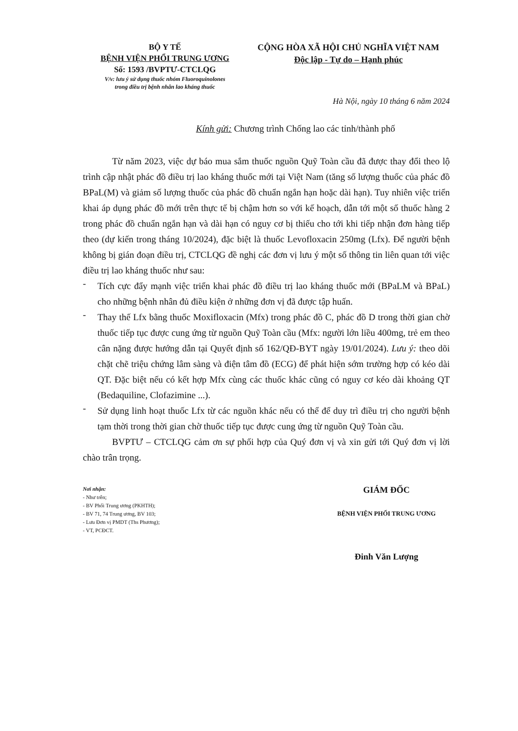BỘ Y TẾ
BỆNH VIỆN PHỔI TRUNG ƯƠNG
Số: 1593 /BVPTƯ-CTCLQG
V/v: lưu ý sử dụng thuốc nhóm Fluoroquinolones
trong điều trị bệnh nhân lao kháng thuốc
CỘNG HÒA XÃ HỘI CHỦ NGHĨA VIỆT NAM
Độc lập - Tự do – Hạnh phúc
Hà Nội, ngày 10 tháng 6 năm 2024
Kính gửi: Chương trình Chống lao các tỉnh/thành phố
Từ năm 2023, việc dự báo mua sắm thuốc nguồn Quỹ Toàn cầu đã được thay đổi theo lộ trình cập nhật phác đồ điều trị lao kháng thuốc mới tại Việt Nam (tăng số lượng thuốc của phác đồ BPaL(M) và giảm số lượng thuốc của phác đồ chuẩn ngắn hạn hoặc dài hạn). Tuy nhiên việc triển khai áp dụng phác đồ mới trên thực tế bị chậm hơn so với kế hoạch, dẫn tới một số thuốc hàng 2 trong phác đồ chuẩn ngắn hạn và dài hạn có nguy cơ bị thiếu cho tới khi tiếp nhận đơn hàng tiếp theo (dự kiến trong tháng 10/2024), đặc biệt là thuốc Levofloxacin 250mg (Lfx). Để người bệnh không bị gián đoạn điều trị, CTCLQG đề nghị các đơn vị lưu ý một số thông tin liên quan tới việc điều trị lao kháng thuốc như sau:
-
Tích cực đẩy mạnh việc triển khai phác đồ điều trị lao kháng thuốc mới (BPaLM và BPaL) cho những bệnh nhân đủ điều kiện ở những đơn vị đã được tập huấn.
-
Thay thế Lfx bằng thuốc Moxifloxacin (Mfx) trong phác đồ C, phác đồ D trong thời gian chờ thuốc tiếp tục được cung ứng từ nguồn Quỹ Toàn cầu (Mfx: người lớn liều 400mg, trẻ em theo cân nặng được hướng dẫn tại Quyết định số 162/QĐ-BYT ngày 19/01/2024). Lưu ý: theo dõi chặt chẽ triệu chứng lâm sàng và điện tâm đồ (ECG) để phát hiện sớm trường hợp có kéo dài QT. Đặc biệt nếu có kết hợp Mfx cùng các thuốc khác cũng có nguy cơ kéo dài khoảng QT (Bedaquiline, Clofazimine ...).
-
Sử dụng linh hoạt thuốc Lfx từ các nguồn khác nếu có thể để duy trì điều trị cho người bệnh tạm thời trong thời gian chờ thuốc tiếp tục được cung ứng từ nguồn Quỹ Toàn cầu.
BVPTƯ – CTCLQG cảm ơn sự phối hợp của Quý đơn vị và xin gửi tới Quý đơn vị lời chào trân trọng.
Nơi nhận:
- Như trên;
- BV Phổi Trung ương (PKHTH);
- BV 71, 74 Trung ương, BV 103;
- Lưu Đơn vị PMDT (Ths Phương);
- VT, PCĐCT.
GIÁM ĐỐC
BỆNH VIỆN PHỔI TRUNG ƯƠNG
Đinh Văn Lượng